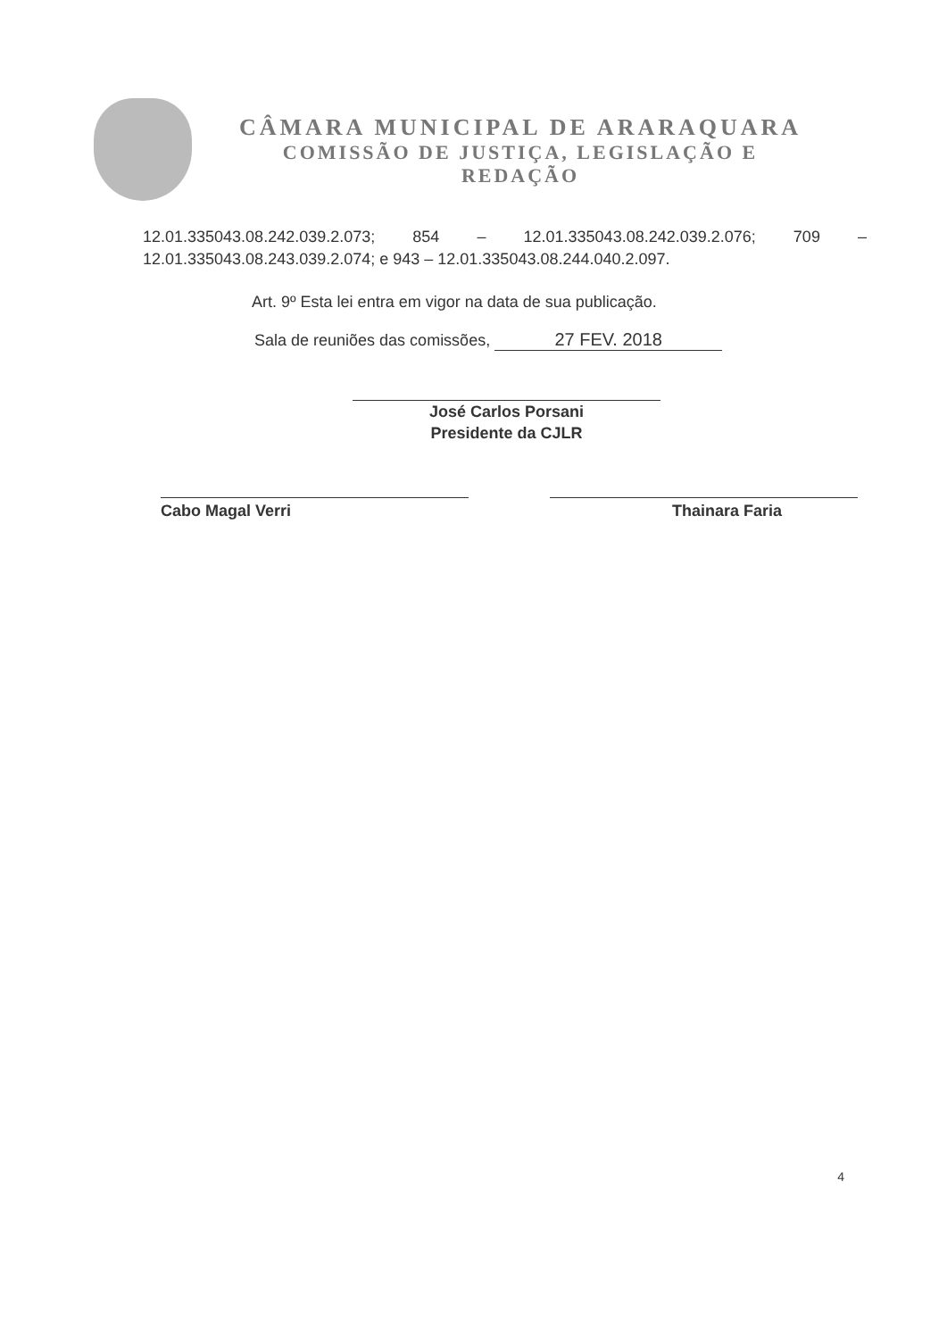CÂMARA MUNICIPAL DE ARARAQUARA
COMISSÃO DE JUSTIÇA, LEGISLAÇÃO E
REDAÇÃO
12.01.335043.08.242.039.2.073; 854 – 12.01.335043.08.242.039.2.076; 709 – 12.01.335043.08.243.039.2.074; e 943 – 12.01.335043.08.244.040.2.097.
Art. 9º Esta lei entra em vigor na data de sua publicação.
Sala de reuniões das comissões, 27 FEV. 2018
José Carlos Porsani
Presidente da CJLR
Cabo Magal Verri Thainara Faria
4